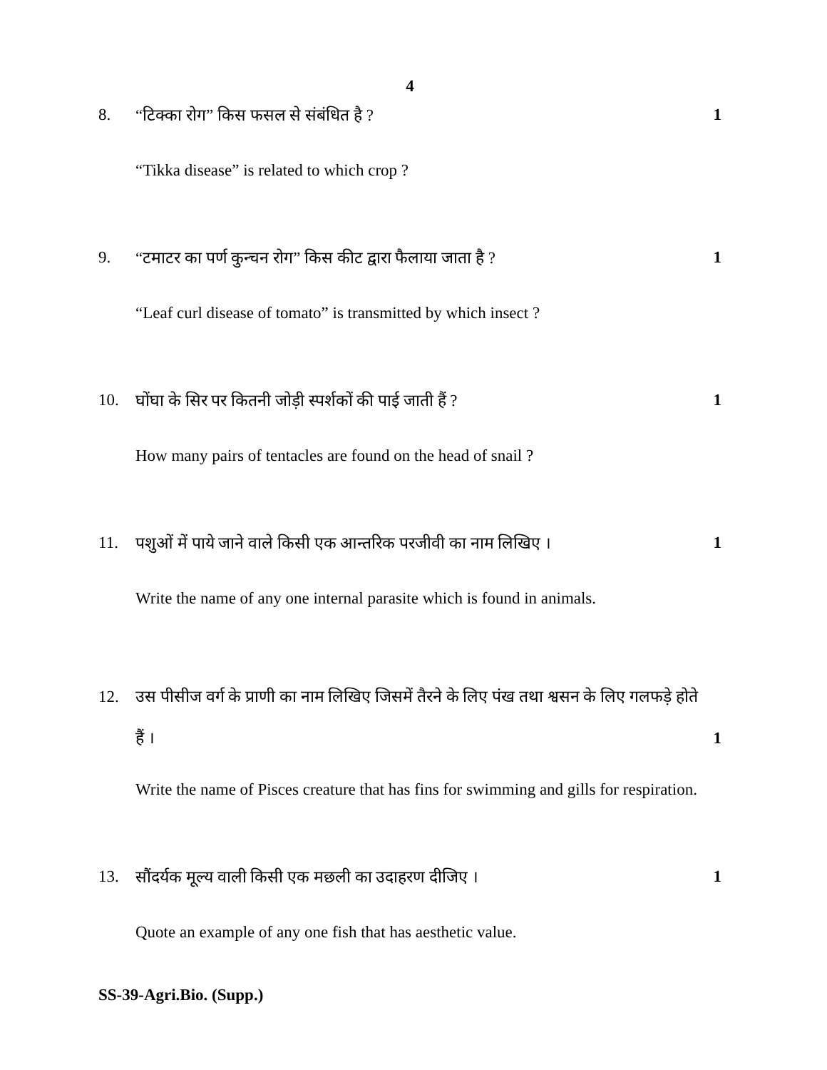4
8. “टिक्का रोग” किस फसल से संबंधित है ? 1
“Tikka disease” is related to which crop ?
9. “टमाटर का पर्ण कुन्चन रोग” किस कीट द्वारा फैलाया जाता है ? 1
“Leaf curl disease of tomato” is transmitted by which insect ?
10. घोंघा के सिर पर कितनी जोड़ी स्पर्शकों की पाई जाती हैं ? 1
How many pairs of tentacles are found on the head of snail ?
11. पशुओं में पाये जाने वाले किसी एक आन्तरिक परजीवी का नाम लिखिए । 1
Write the name of any one internal parasite which is found in animals.
12. उस पीसीज वर्ग के प्राणी का नाम लिखिए जिसमें तैरने के लिए पंख तथा श्वसन के लिए गलफड़े होते हैं । 1
Write the name of Pisces creature that has fins for swimming and gills for respiration.
13. सौंदर्यक मूल्य वाली किसी एक मछली का उदाहरण दीजिए । 1
Quote an example of any one fish that has aesthetic value.
SS-39-Agri.Bio. (Supp.)